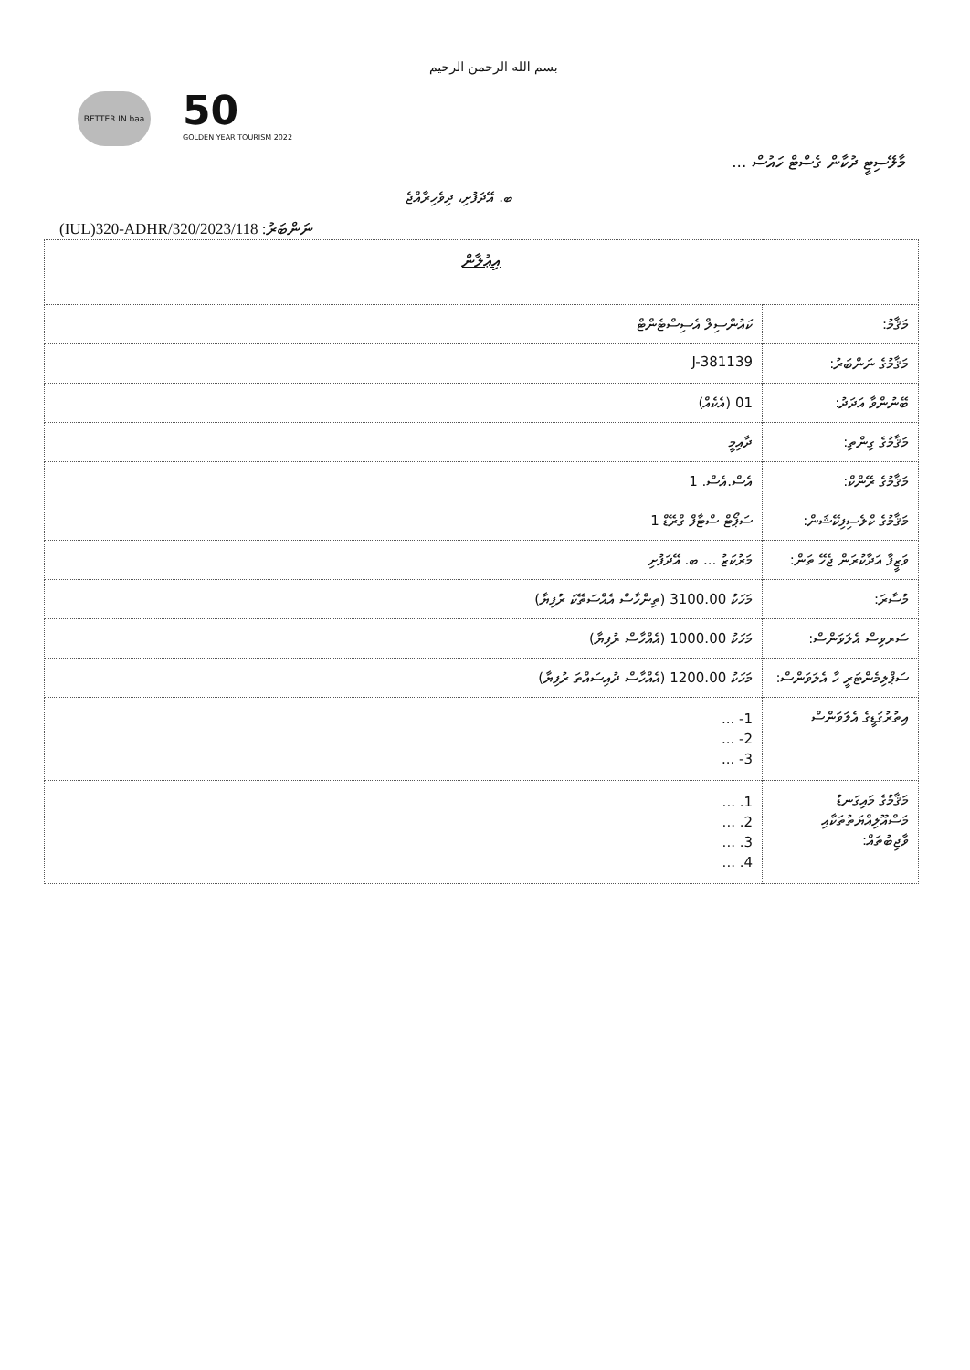بسم الله الرحمن الرحيم
BETTER IN baa 50
GOLDEN YEAR TOURISM 2022
މާލޭސިޓީ ދުކާން ގެސްޓް ހައުސް ...
ބ. އޭދަފުށި، ދިވެހިރާއްޖެ
(IUL)320-ADHR/320/2023/118 :ނަންބަރު
| އިޢުލާން | |
| --- | --- |
| މަޤާމު: | ކައުންސިލް އެސިސްޓެންޓް |
| މަޤާމުގެ ނަންބަރު: | J-381139 |
| ބޭނުންވާ އަދަދު: | 01 (އެކެއް) |
| މަޤާމުގެ ގިންތި: | ދާއިމީ |
| މަޤާމުގެ ރޭންކް: | އެސް.އެސް. 1 |
| މަޤާމުގެ ކްލެސިފިކޭޝަން: | ސަޕޯޓް ސްޓާފް ގްރޭޑް 1 |
| ވަޒީފާ އަދާކުރަން ޖެހޭ ތަން: | މަރުކަޒު ... ބ. އޭދަފުށި |
| މުސާރަ: | މަހަކު 3100.00 (ތިންހާސް އެއްސަތޭކަ ރުފިޔާ) |
| ސަރވިސް އެލަވަންސް: | މަހަކު 1000.00 (އެއްހާސް ރުފިޔާ) |
| ސަޕްލިމެންޓަރީ ހާ އެލަވަންސް: | މަހަކު 1200.00 (އެއްހާސް ދުއިސައްތަ ރުފިޔާ) |
| އިތުރުގަޑީގެ އެލަވަންސް | 1- ... 2- ... 3- ... |
| މަޤާމުގެ މައިގަނޑު މަސްއޫލިއްޔަތުތަކާއި ވާޖިބުތައް: | 1. ... 2. ... 3. ... 4. ... |